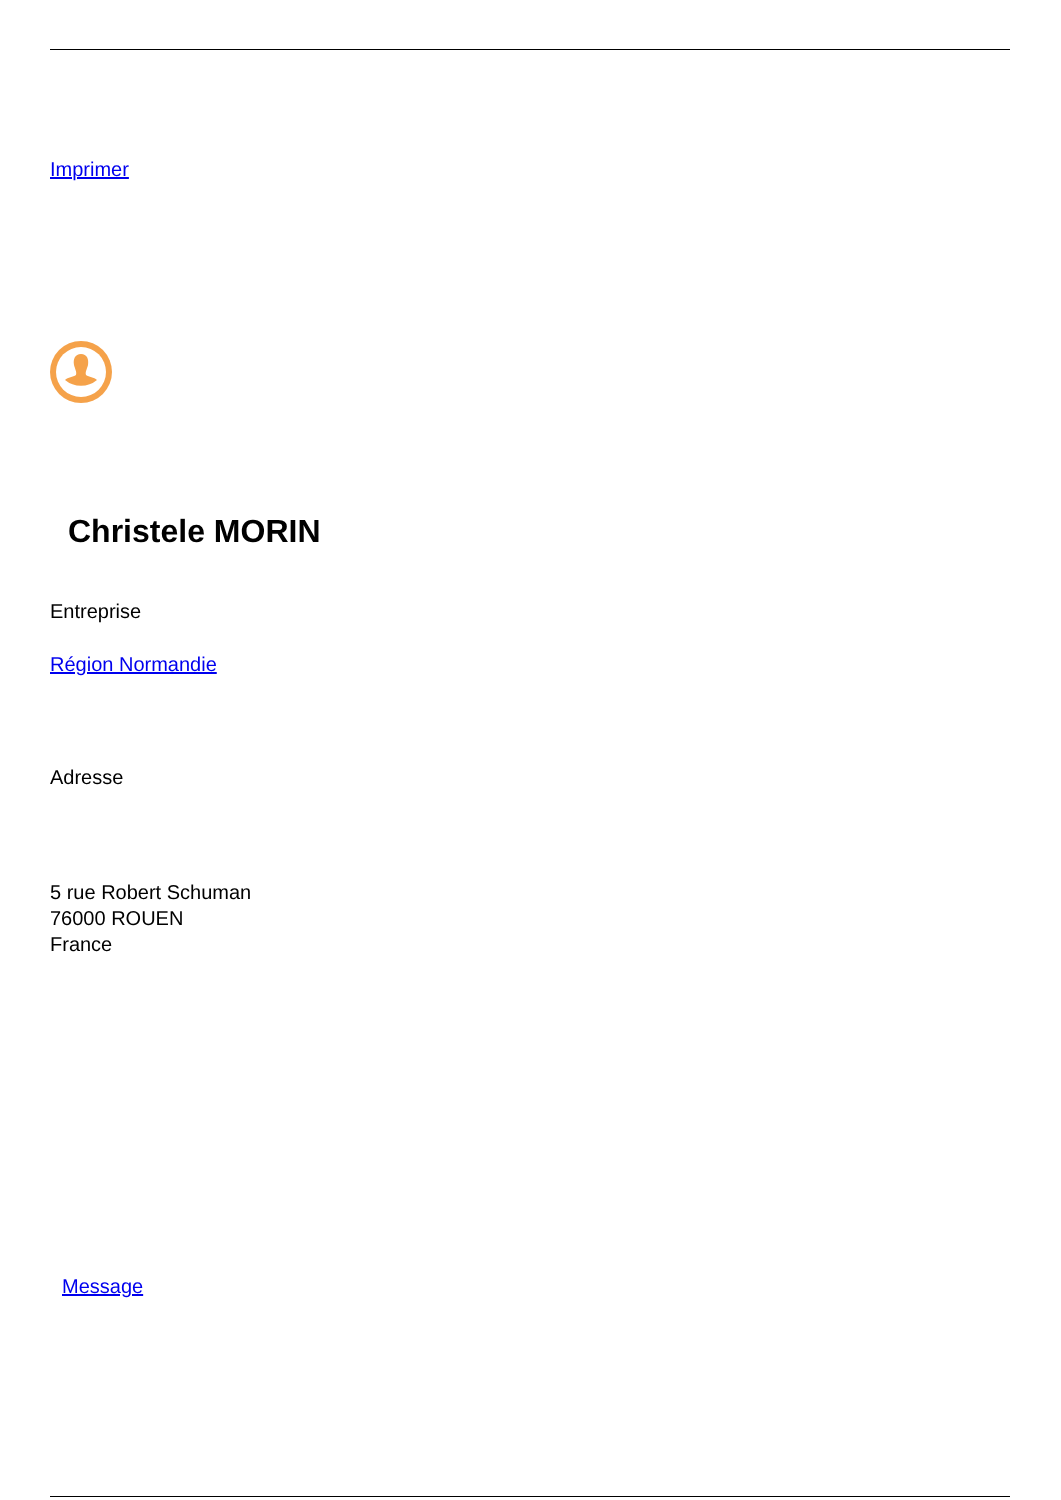Imprimer
Christele MORIN
Entreprise
Région Normandie
Adresse
5 rue Robert Schuman
76000 ROUEN
France
Message